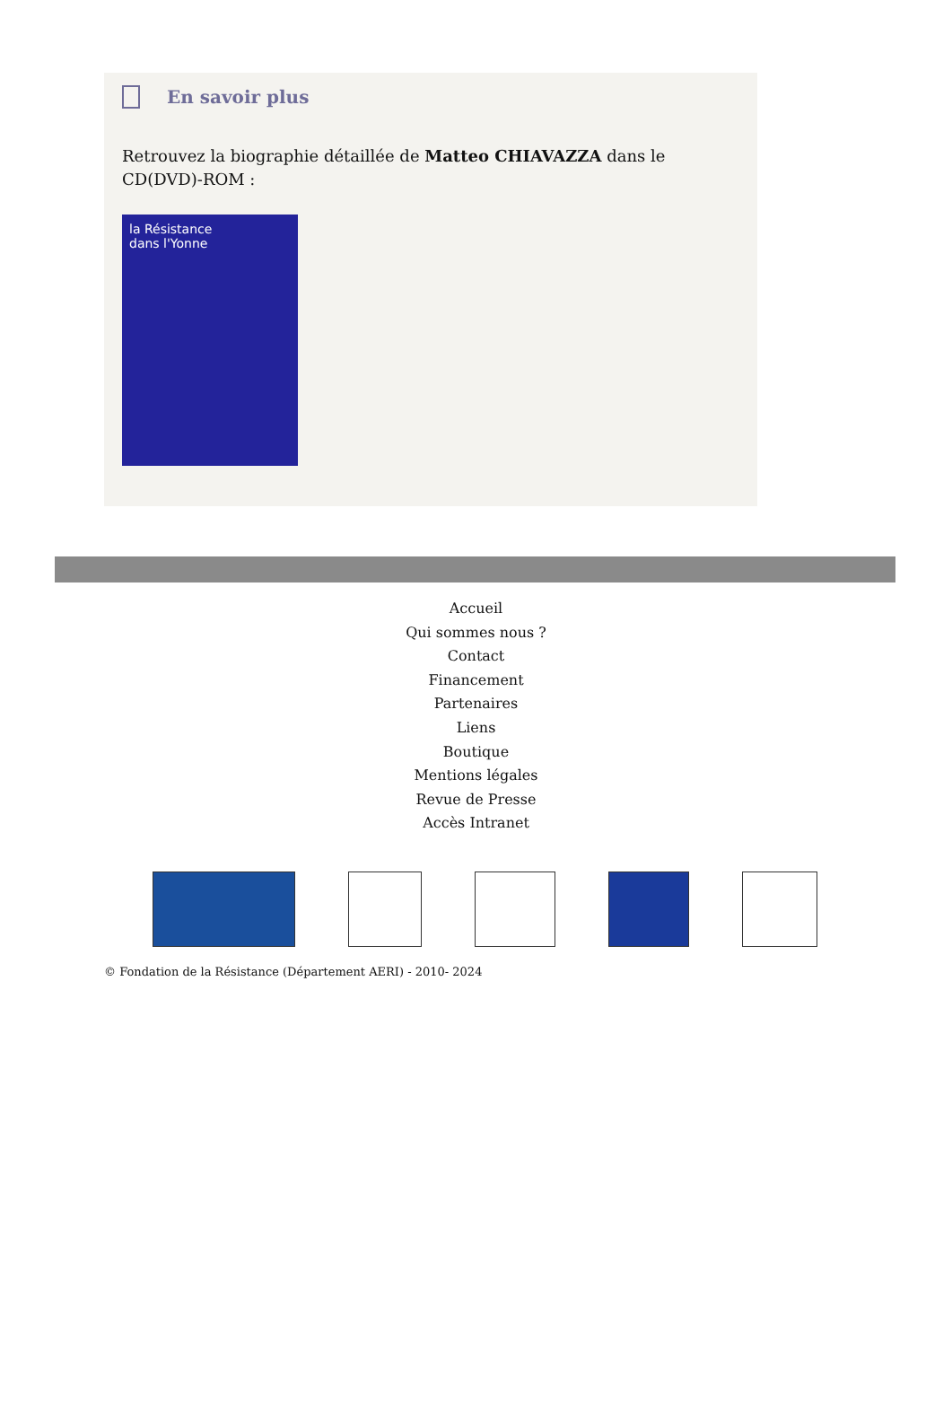En savoir plus
Retrouvez la biographie détaillée de Matteo CHIAVAZZA dans le CD(DVD)-ROM :
la Résistance
dans l'Yonne
Accueil
Qui sommes nous ?
Contact
Financement
Partenaires
Liens
Boutique
Mentions légales
Revue de Presse
Accès Intranet
© Fondation de la Résistance (Département AERI) - 2010- 2024